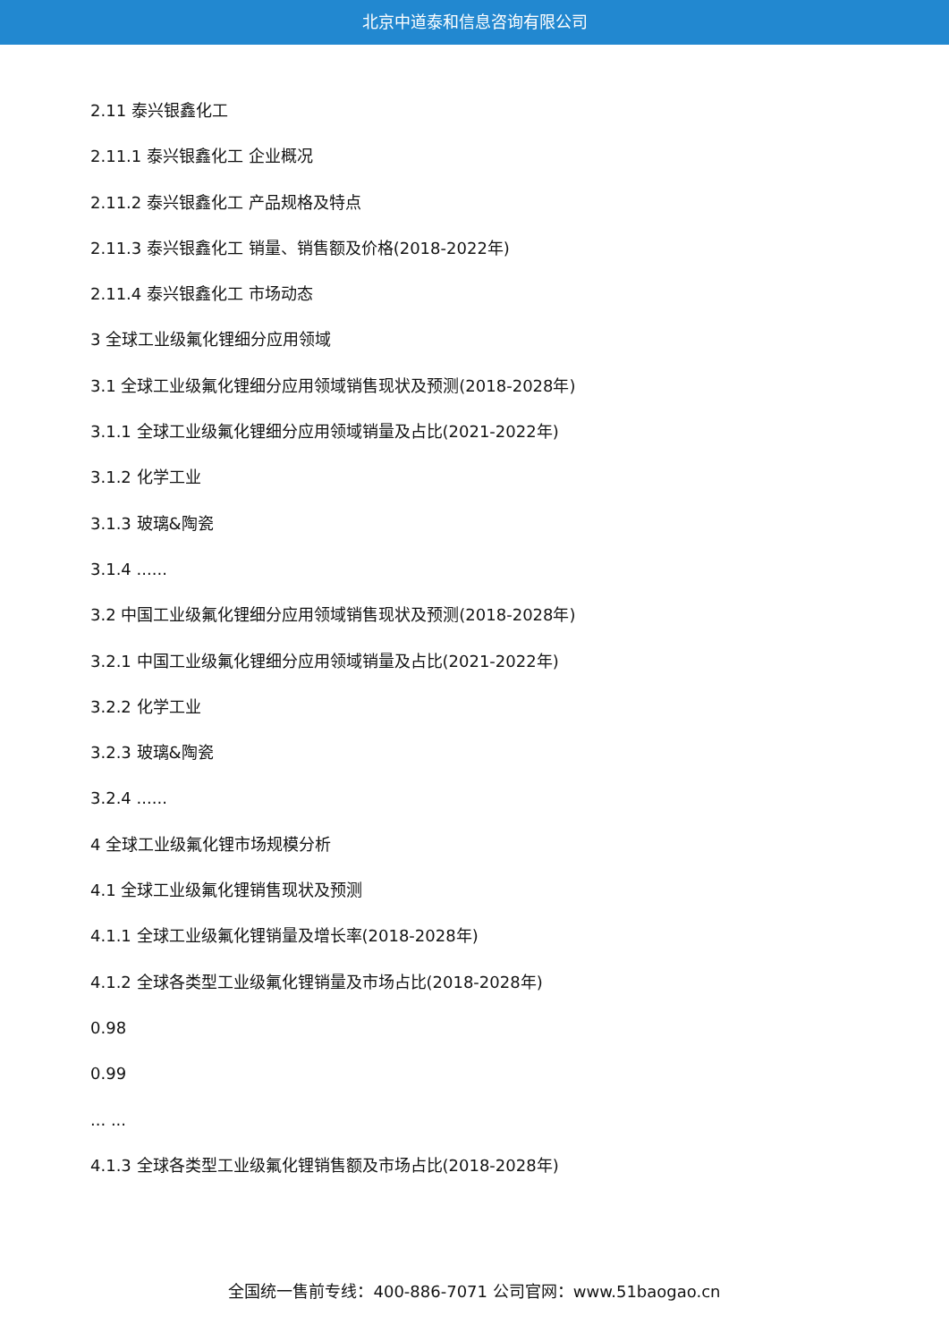北京中道泰和信息咨询有限公司
2.11 泰兴银鑫化工
2.11.1 泰兴银鑫化工 企业概况
2.11.2 泰兴银鑫化工 产品规格及特点
2.11.3 泰兴银鑫化工 销量、销售额及价格(2018-2022年)
2.11.4 泰兴银鑫化工 市场动态
3 全球工业级氟化锂细分应用领域
3.1 全球工业级氟化锂细分应用领域销售现状及预测(2018-2028年)
3.1.1 全球工业级氟化锂细分应用领域销量及占比(2021-2022年)
3.1.2 化学工业
3.1.3 玻璃&陶瓷
3.1.4 ......
3.2 中国工业级氟化锂细分应用领域销售现状及预测(2018-2028年)
3.2.1 中国工业级氟化锂细分应用领域销量及占比(2021-2022年)
3.2.2 化学工业
3.2.3 玻璃&陶瓷
3.2.4 ......
4 全球工业级氟化锂市场规模分析
4.1 全球工业级氟化锂销售现状及预测
4.1.1 全球工业级氟化锂销量及增长率(2018-2028年)
4.1.2 全球各类型工业级氟化锂销量及市场占比(2018-2028年)
0.98
0.99
... ...
4.1.3 全球各类型工业级氟化锂销售额及市场占比(2018-2028年)
全国统一售前专线：400-886-7071 公司官网：www.51baogao.cn